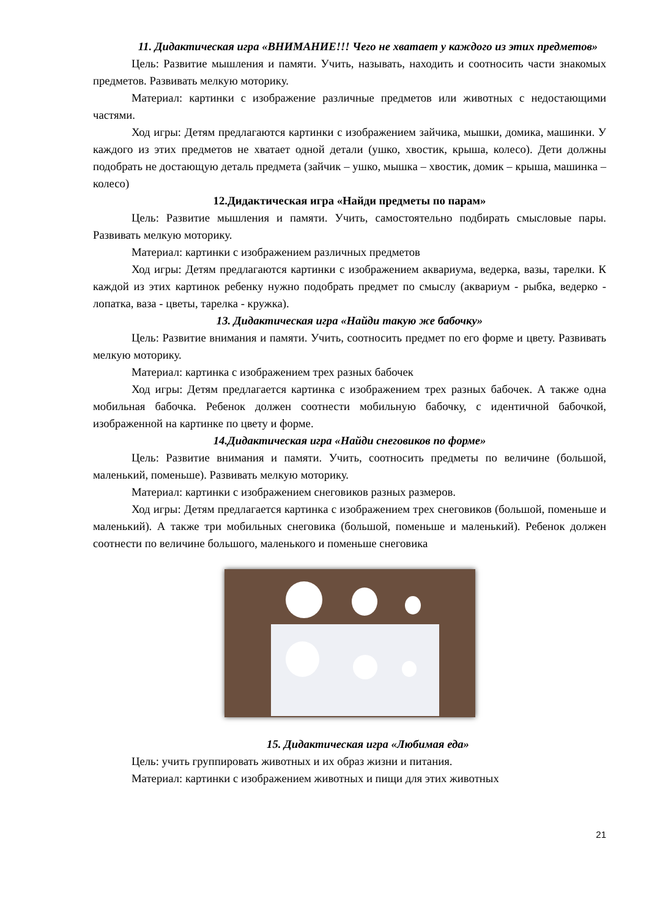11. Дидактическая игра «ВНИМАНИЕ!!! Чего не хватает у каждого из этих предметов»
Цель: Развитие мышления и памяти. Учить, называть, находить и соотносить части знакомых предметов. Развивать мелкую моторику.
Материал: картинки с изображение различные предметов или животных с недостающими частями.
Ход игры: Детям предлагаются картинки с изображением зайчика, мышки, домика, машинки. У каждого из этих предметов не хватает одной детали (ушко, хвостик, крыша, колесо). Дети должны подобрать не достающую деталь предмета (зайчик – ушко, мышка – хвостик, домик – крыша, машинка – колесо)
12.Дидактическая игра «Найди предметы по парам»
Цель: Развитие мышления и памяти. Учить, самостоятельно подбирать смысловые пары. Развивать мелкую моторику.
Материал: картинки с изображением различных предметов
Ход игры: Детям предлагаются картинки с изображением аквариума, ведерка, вазы, тарелки. К каждой из этих картинок ребенку нужно подобрать предмет по смыслу (аквариум - рыбка, ведерко - лопатка, ваза - цветы, тарелка - кружка).
13. Дидактическая игра «Найди такую же бабочку»
Цель: Развитие внимания и памяти. Учить, соотносить предмет по его форме и цвету. Развивать мелкую моторику.
Материал: картинка с изображением трех разных бабочек
Ход игры: Детям предлагается картинка с изображением трех разных бабочек. А также одна мобильная бабочка. Ребенок должен соотнести мобильную бабочку, с идентичной бабочкой, изображенной на картинке по цвету и форме.
14.Дидактическая игра «Найди снеговиков по форме»
Цель: Развитие внимания и памяти. Учить, соотносить предметы по величине (большой, маленький, поменьше). Развивать мелкую моторику.
Материал: картинки с изображением снеговиков разных размеров.
Ход игры: Детям предлагается картинка с изображением трех снеговиков (большой, поменьше и маленький). А также три мобильных снеговика (большой, поменьше и маленький). Ребенок должен соотнести по величине большого, маленького и поменьше снеговика
15. Дидактическая игра «Любимая еда»
Цель: учить группировать животных и их образ жизни и питания.
Материал: картинки с изображением животных и пищи для этих животных
21